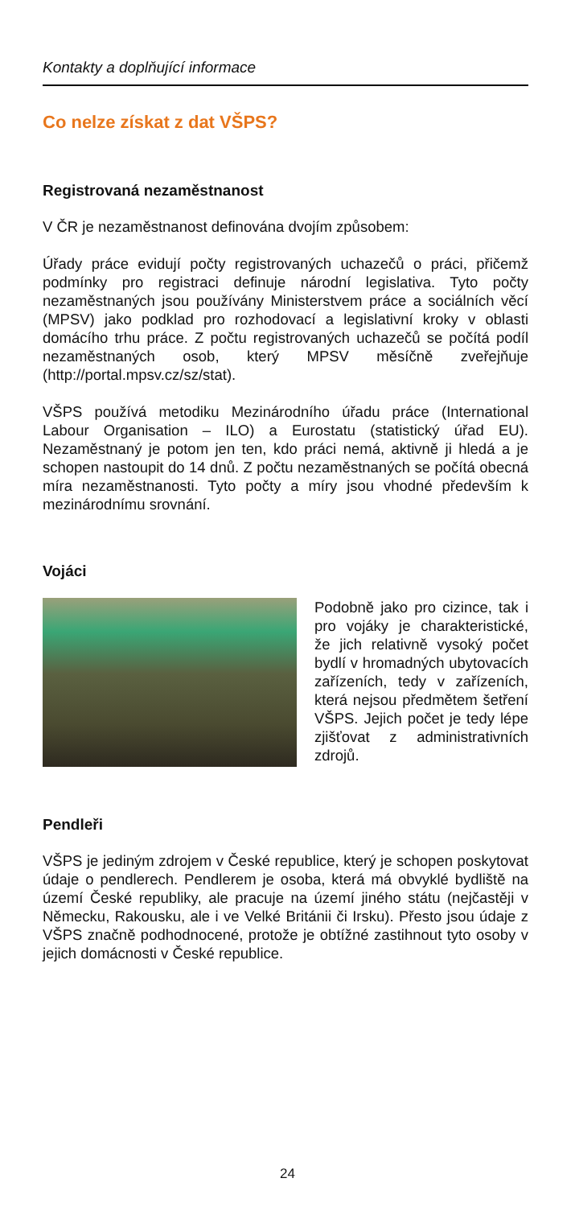Kontakty a doplňující informace
Co nelze získat z dat VŠPS?
Registrovaná nezaměstnanost
V ČR je nezaměstnanost definována dvojím způsobem:
Úřady práce evidují počty registrovaných uchazečů o práci, přičemž podmínky pro registraci definuje národní legislativa. Tyto počty nezaměstnaných jsou používány Ministerstvem práce a sociálních věcí (MPSV) jako podklad pro rozhodovací a legislativní kroky v oblasti domácího trhu práce. Z počtu registrovaných uchazečů se počítá podíl nezaměstnaných osob, který MPSV měsíčně zveřejňuje (http://portal.mpsv.cz/sz/stat).
VŠPS používá metodiku Mezinárodního úřadu práce (International Labour Organisation – ILO) a Eurostatu (statistický úřad EU). Nezaměstnaný je potom jen ten, kdo práci nemá, aktivně ji hledá a je schopen nastoupit do 14 dnů. Z počtu nezaměstnaných se počítá obecná míra nezaměstnanosti. Tyto počty a míry jsou vhodné především k mezinárodnímu srovnání.
Vojáci
Podobně jako pro cizince, tak i pro vojáky je charakteristické, že jich relativně vysoký počet bydlí v hromadných ubytovacích zařízeních, tedy v zařízeních, která nejsou předmětem šetření VŠPS. Jejich počet je tedy lépe zjišťovat z administrativních zdrojů.
Pendleři
VŠPS je jediným zdrojem v České republice, který je schopen poskytovat údaje o pendlerech. Pendlerem je osoba, která má obvyklé bydliště na území České republiky, ale pracuje na území jiného státu (nejčastěji v Německu, Rakousku, ale i ve Velké Británii či Irsku). Přesto jsou údaje z VŠPS značně podhodnocené, protože je obtížné zastihnout tyto osoby v jejich domácnosti v České republice.
24